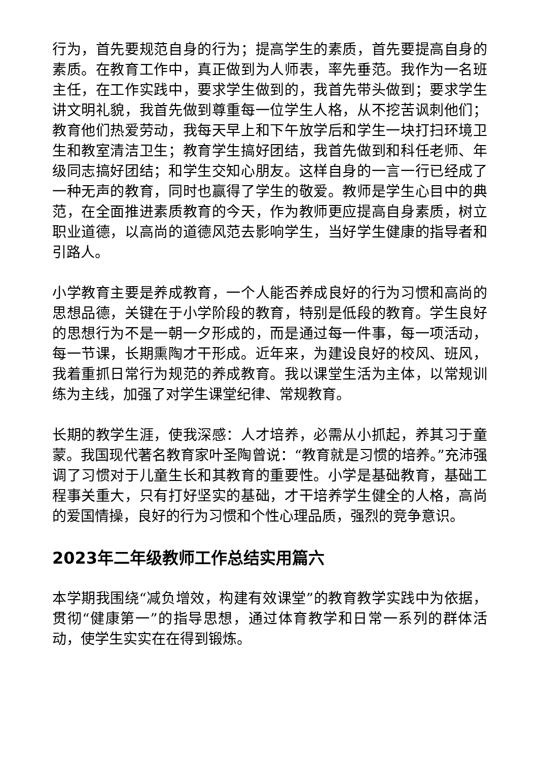行为，首先要规范自身的行为；提高学生的素质，首先要提高自身的素质。在教育工作中，真正做到为人师表，率先垂范。我作为一名班主任，在工作实践中，要求学生做到的，我首先带头做到；要求学生讲文明礼貌，我首先做到尊重每一位学生人格，从不挖苦讽刺他们；教育他们热爱劳动，我每天早上和下午放学后和学生一块打扫环境卫生和教室清洁卫生；教育学生搞好团结，我首先做到和科任老师、年级同志搞好团结；和学生交知心朋友。这样自身的一言一行已经成了一种无声的教育，同时也赢得了学生的敬爱。教师是学生心目中的典范，在全面推进素质教育的今天，作为教师更应提高自身素质，树立职业道德，以高尚的道德风范去影响学生，当好学生健康的指导者和引路人。
小学教育主要是养成教育，一个人能否养成良好的行为习惯和高尚的思想品德，关键在于小学阶段的教育，特别是低段的教育。学生良好的思想行为不是一朝一夕形成的，而是通过每一件事，每一项活动，每一节课，长期熏陶才干形成。近年来，为建设良好的校风、班风，我着重抓日常行为规范的养成教育。我以课堂生活为主体，以常规训练为主线，加强了对学生课堂纪律、常规教育。
长期的教学生涯，使我深感：人才培养，必需从小抓起，养其习于童蒙。我国现代著名教育家叶圣陶曾说：“教育就是习惯的培养。”充沛强调了习惯对于儿童生长和其教育的重要性。小学是基础教育，基础工程事关重大，只有打好坚实的基础，才干培养学生健全的人格，高尚的爱国情操，良好的行为习惯和个性心理品质，强烈的竞争意识。
2023年二年级教师工作总结实用篇六
本学期我围绕“减负增效，构建有效课堂”的教育教学实践中为依据，贯彻“健康第一”的指导思想，通过体育教学和日常一系列的群体活动，使学生实实在在得到锻炼。